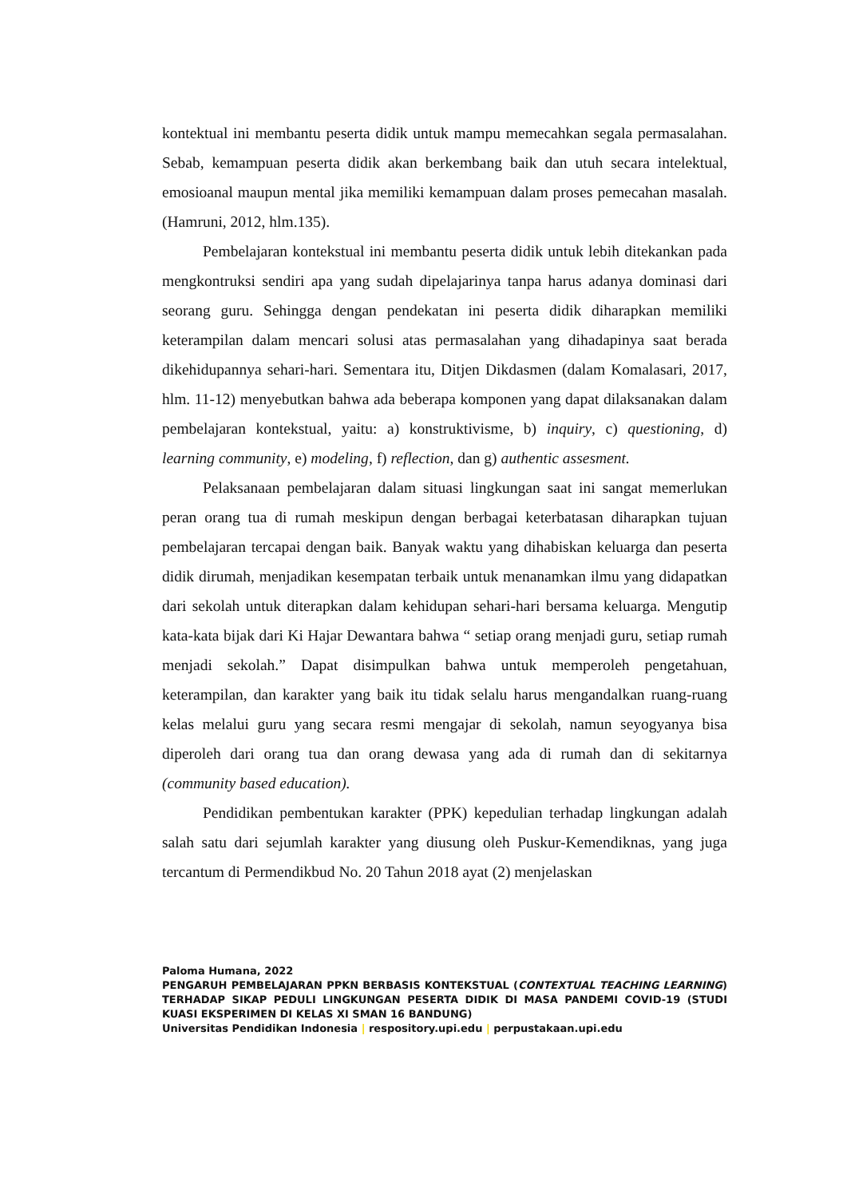kontektual ini membantu peserta didik untuk mampu memecahkan segala permasalahan. Sebab, kemampuan peserta didik akan berkembang baik dan utuh secara intelektual, emosioanal maupun mental jika memiliki kemampuan dalam proses pemecahan masalah. (Hamruni, 2012, hlm.135).
Pembelajaran kontekstual ini membantu peserta didik untuk lebih ditekankan pada mengkontruksi sendiri apa yang sudah dipelajarinya tanpa harus adanya dominasi dari seorang guru. Sehingga dengan pendekatan ini peserta didik diharapkan memiliki keterampilan dalam mencari solusi atas permasalahan yang dihadapinya saat berada dikehidupannya sehari-hari. Sementara itu, Ditjen Dikdasmen (dalam Komalasari, 2017, hlm. 11-12) menyebutkan bahwa ada beberapa komponen yang dapat dilaksanakan dalam pembelajaran kontekstual, yaitu: a) konstruktivisme, b) inquiry, c) questioning, d) learning community, e) modeling, f) reflection, dan g) authentic assesment.
Pelaksanaan pembelajaran dalam situasi lingkungan saat ini sangat memerlukan peran orang tua di rumah meskipun dengan berbagai keterbatasan diharapkan tujuan pembelajaran tercapai dengan baik. Banyak waktu yang dihabiskan keluarga dan peserta didik dirumah, menjadikan kesempatan terbaik untuk menanamkan ilmu yang didapatkan dari sekolah untuk diterapkan dalam kehidupan sehari-hari bersama keluarga. Mengutip kata-kata bijak dari Ki Hajar Dewantara bahwa “ setiap orang menjadi guru, setiap rumah menjadi sekolah.” Dapat disimpulkan bahwa untuk memperoleh pengetahuan, keterampilan, dan karakter yang baik itu tidak selalu harus mengandalkan ruang-ruang kelas melalui guru yang secara resmi mengajar di sekolah, namun seyogyanya bisa diperoleh dari orang tua dan orang dewasa yang ada di rumah dan di sekitarnya (community based education).
Pendidikan pembentukan karakter (PPK) kepedulian terhadap lingkungan adalah salah satu dari sejumlah karakter yang diusung oleh Puskur-Kemendiknas, yang juga tercantum di Permendikbud No. 20 Tahun 2018 ayat (2) menjelaskan
Paloma Humana, 2022
PENGARUH PEMBELAJARAN PPKN BERBASIS KONTEKSTUAL (CONTEXTUAL TEACHING LEARNING) TERHADAP SIKAP PEDULI LINGKUNGAN PESERTA DIDIK DI MASA PANDEMI COVID-19 (STUDI KUASI EKSPERIMEN DI KELAS XI SMAN 16 BANDUNG)
Universitas Pendidikan Indonesia | respository.upi.edu | perpustakaan.upi.edu